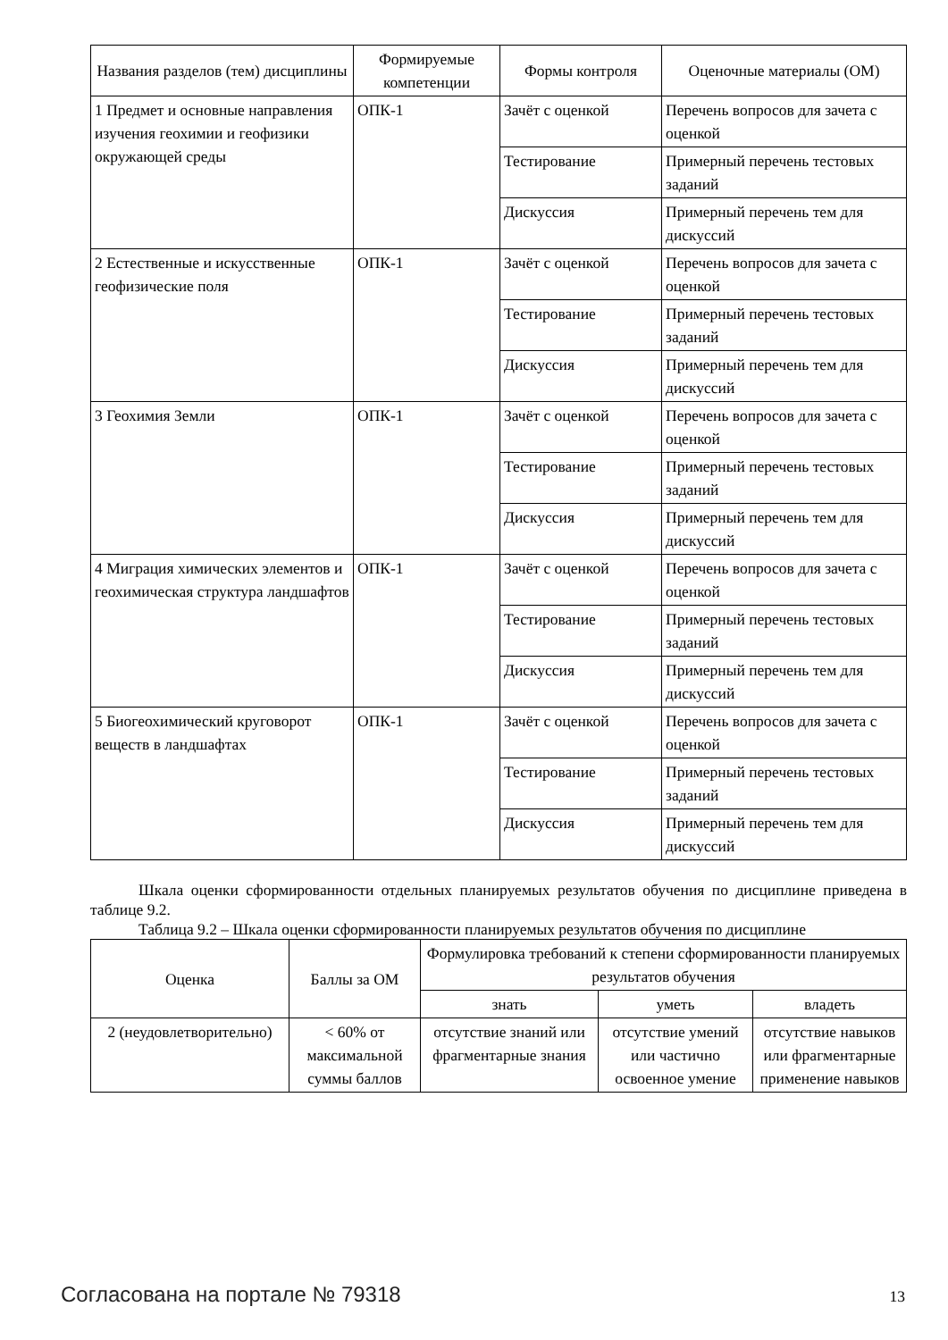| Названия разделов (тем) дисциплины | Формируемые компетенции | Формы контроля | Оценочные материалы (ОМ) |
| --- | --- | --- | --- |
| 1 Предмет и основные направления изучения геохимии и геофизики окружающей среды | ОПК-1 | Зачёт с оценкой | Перечень вопросов для зачета с оценкой |
| | | Тестирование | Примерный перечень тестовых заданий |
| | | Дискуссия | Примерный перечень тем для дискуссий |
| 2 Естественные и искусственные геофизические поля | ОПК-1 | Зачёт с оценкой | Перечень вопросов для зачета с оценкой |
| | | Тестирование | Примерный перечень тестовых заданий |
| | | Дискуссия | Примерный перечень тем для дискуссий |
| 3 Геохимия Земли | ОПК-1 | Зачёт с оценкой | Перечень вопросов для зачета с оценкой |
| | | Тестирование | Примерный перечень тестовых заданий |
| | | Дискуссия | Примерный перечень тем для дискуссий |
| 4 Миграция химических элементов и геохимическая структура ландшафтов | ОПК-1 | Зачёт с оценкой | Перечень вопросов для зачета с оценкой |
| | | Тестирование | Примерный перечень тестовых заданий |
| | | Дискуссия | Примерный перечень тем для дискуссий |
| 5 Биогеохимический круговорот веществ в ландшафтах | ОПК-1 | Зачёт с оценкой | Перечень вопросов для зачета с оценкой |
| | | Тестирование | Примерный перечень тестовых заданий |
| | | Дискуссия | Примерный перечень тем для дискуссий |
Шкала оценки сформированности отдельных планируемых результатов обучения по дисциплине приведена в таблице 9.2.
Таблица 9.2 – Шкала оценки сформированности планируемых результатов обучения по дисциплине
| Оценка | Баллы за ОМ | Формулировка требований к степени сформированности планируемых результатов обучения | | |
| --- | --- | --- | --- | --- |
| | | знать | уметь | владеть |
| 2 (неудовлетворительно) | < 60% от максимальной суммы баллов | отсутствие знаний или фрагментарные знания | отсутствие умений или частично освоенное умение | отсутствие навыков или фрагментарные применение навыков |
Согласована на портале № 79318 13